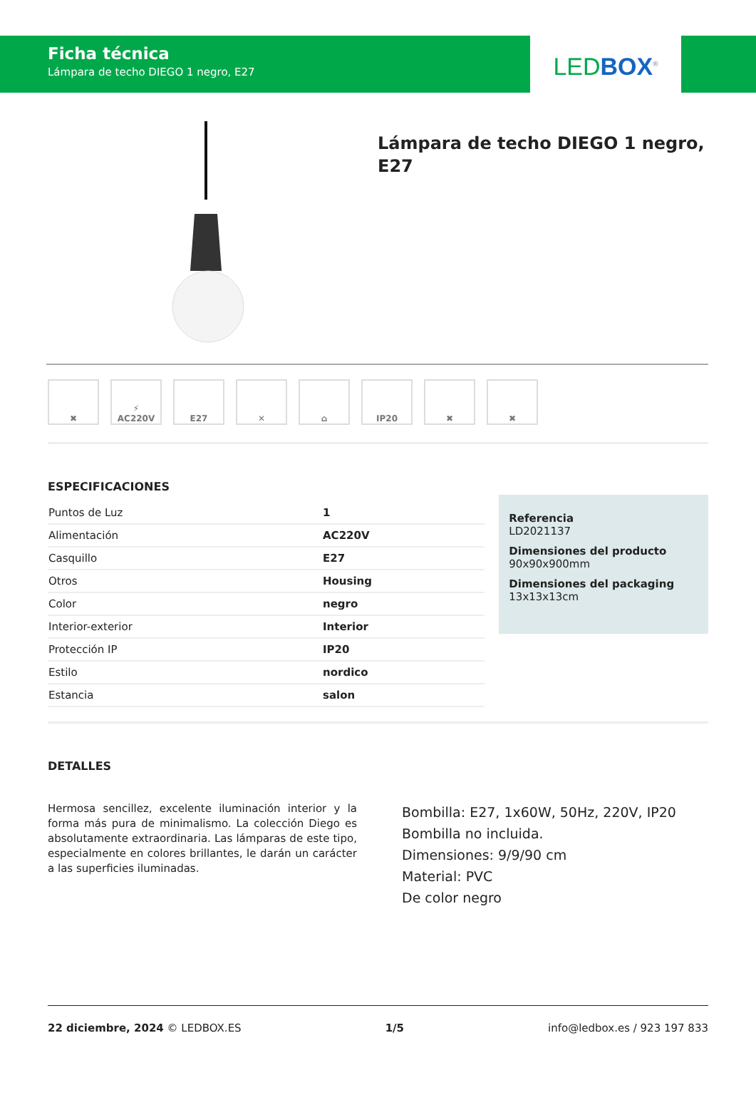Ficha técnica
Lámpara de techo DIEGO 1 negro, E27
LED BOX<sup>®</sup>
Lámpara de techo DIEGO 1 negro,
E27
✖ ⚡
AC220V
E27 ✕ ⌂ IP20 ✖ ✖
ESPECIFICACIONES
| Puntos de Luz | 1 |
| Alimentación | AC220V |
| Casquillo | E27 |
| Otros | Housing |
| Color | negro |
| Interior-exterior | Interior |
| Protección IP | IP20 |
| Estilo | nordico |
| Estancia | salon |
Referencia
LD2021137
Dimensiones del producto
90x90x900mm
Dimensiones del packaging
13x13x13cm
DETALLES
Hermosa sencillez, excelente iluminación interior y la forma más pura de minimalismo. La colección Diego es absolutamente extraordinaria. Las lámparas de este tipo, especialmente en colores brillantes, le darán un carácter a las superficies iluminadas.
Bombilla: E27, 1x60W, 50Hz, 220V, IP20
Bombilla no incluida.
Dimensiones: 9/9/90 cm
Material: PVC
De color negro
22 diciembre, 2024 © LEDBOX.ES 1/5 info@ledbox.es / 923 197 833